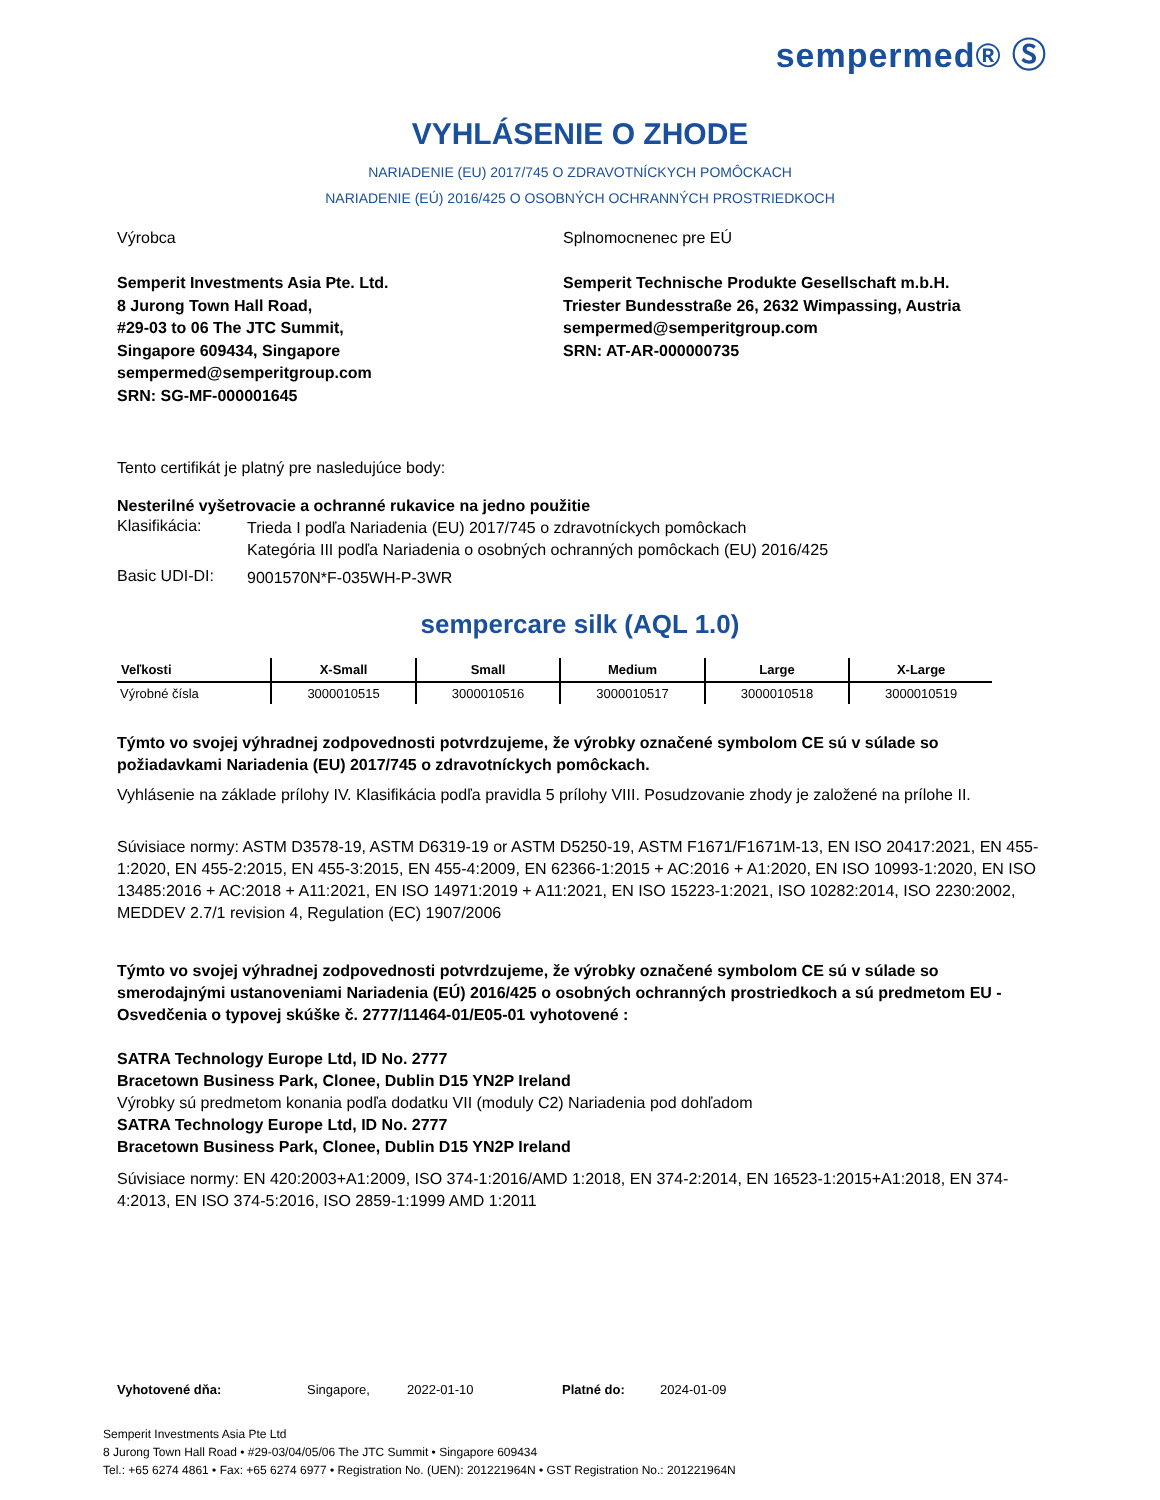sempermed® Ⓢ
VYHLÁSENIE O ZHODE
NARIADENIE (EU) 2017/745 O ZDRAVOTNÍCKYCH POMÔCKACH
NARIADENIE (EÚ) 2016/425 O OSOBNÝCH OCHRANNÝCH PROSTRIEDKOCH
Výrobca
Semperit Investments Asia Pte. Ltd.
8 Jurong Town Hall Road,
#29-03 to 06 The JTC Summit,
Singapore 609434, Singapore
sempermed@semperitgroup.com
SRN: SG-MF-000001645
Splnomocnenec pre EÚ
Semperit Technische Produkte Gesellschaft m.b.H.
Triester Bundesstraße 26, 2632 Wimpassing, Austria
sempermed@semperitgroup.com
SRN: AT-AR-000000735
Tento certifikát je platný pre nasledujúce body:
Nesterilné vyšetrovacie a ochranné rukavice na jedno použitie
Klasifikácia:
Trieda I podľa Nariadenia (EU) 2017/745 o zdravotníckych pomôckach
Kategória III podľa Nariadenia o osobných ochranných pomôckach (EU) 2016/425
Basic UDI-DI:
9001570N*F-035WH-P-3WR
sempercare silk (AQL 1.0)
| Veľkosti | X-Small | Small | Medium | Large | X-Large |
| --- | --- | --- | --- | --- | --- |
| Výrobné čísla | 3000010515 | 3000010516 | 3000010517 | 3000010518 | 3000010519 |
Týmto vo svojej výhradnej zodpovednosti potvrdzujeme, že výrobky označené symbolom CE sú v súlade so požiadavkami Nariadenia (EU) 2017/745 o zdravotníckych pomôckach.
Vyhlásenie na základe prílohy IV. Klasifikácia podľa pravidla 5 prílohy VIII. Posudzovanie zhody je založené na prílohe II.
Súvisiace normy: ASTM D3578-19, ASTM D6319-19 or ASTM D5250-19, ASTM F1671/F1671M-13, EN ISO 20417:2021, EN 455-1:2020, EN 455-2:2015, EN 455-3:2015, EN 455-4:2009, EN 62366-1:2015 + AC:2016 + A1:2020, EN ISO 10993-1:2020, EN ISO 13485:2016 + AC:2018 + A11:2021, EN ISO 14971:2019 + A11:2021, EN ISO 15223-1:2021, ISO 10282:2014, ISO 2230:2002, MEDDEV 2.7/1 revision 4, Regulation (EC) 1907/2006
Týmto vo svojej výhradnej zodpovednosti potvrdzujeme, že výrobky označené symbolom CE sú v súlade so smerodajnými ustanoveniami Nariadenia (EÚ) 2016/425 o osobných ochranných prostriedkoch a sú predmetom EU - Osvedčenia o typovej skúške č. 2777/11464-01/E05-01 vyhotovené :
SATRA Technology Europe Ltd, ID No. 2777
Bracetown Business Park, Clonee, Dublin D15 YN2P Ireland
Výrobky sú predmetom konania podľa dodatku VII (moduly C2) Nariadenia pod dohľadom
SATRA Technology Europe Ltd, ID No. 2777
Bracetown Business Park, Clonee, Dublin D15 YN2P Ireland
Súvisiace normy: EN 420:2003+A1:2009, ISO 374-1:2016/AMD 1:2018, EN 374-2:2014, EN 16523-1:2015+A1:2018, EN 374-4:2013, EN ISO 374-5:2016, ISO 2859-1:1999 AMD 1:2011
Vyhotovené dňa: Singapore, 2022-01-10 Platné do: 2024-01-09
Semperit Investments Asia Pte Ltd
8 Jurong Town Hall Road • #29-03/04/05/06 The JTC Summit • Singapore 609434
Tel.: +65 6274 4861 • Fax: +65 6274 6977 • Registration No. (UEN): 201221964N • GST Registration No.: 201221964N